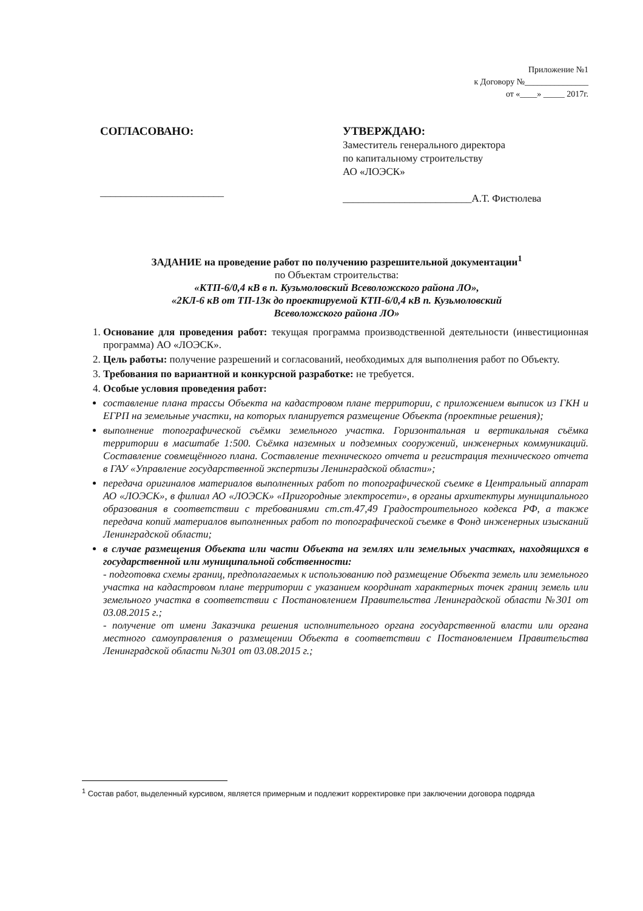Приложение №1
к Договору №_______________
от «____» _____ 2017г.
СОГЛАСОВАНО:
________________________
УТВЕРЖДАЮ:
Заместитель генерального директора
по капитальному строительству
АО «ЛОЭСК»
_________________________А.Т. Фистюлева
ЗАДАНИЕ на проведение работ по получению разрешительной документации<sup>1</sup>
по Объектам строительства:
«КТП-6/0,4 кВ в п. Кузьмоловский Всеволожского района ЛО»,
«2КЛ-6 кВ от ТП-13к до проектируемой КТП-6/0,4 кВ п. Кузьмоловский
Всеволожского района ЛО»
1. Основание для проведения работ: текущая программа производственной деятельности (инвестиционная программа) АО «ЛОЭСК».
2. Цель работы: получение разрешений и согласований, необходимых для выполнения работ по Объекту.
3. Требования по вариантной и конкурсной разработке: не требуется.
4. Особые условия проведения работ:
составление плана трассы Объекта на кадастровом плане территории, с приложением выписок из ГКН и ЕГРП на земельные участки, на которых планируется размещение Объекта (проектные решения);
выполнение топографической съёмки земельного участка. Горизонтальная и вертикальная съёмка территории в масштабе 1:500. Съёмка наземных и подземных сооружений, инженерных коммуникаций. Составление совмещённого плана. Составление технического отчета и регистрация технического отчета в ГАУ «Управление государственной экспертизы Ленинградской области»;
передача оригиналов материалов выполненных работ по топографической съемке в Центральный аппарат АО «ЛОЭСК», в филиал АО «ЛОЭСК» «Пригородные электросети», в органы архитектуры муниципального образования в соответствии с требованиями ст.ст.47,49 Градостроительного кодекса РФ, а также передача копий материалов выполненных работ по топографической съемке в Фонд инженерных изысканий Ленинградской области;
в случае размещения Объекта или части Объекта на землях или земельных участках, находящихся в государственной или муниципальной собственности:
- подготовка схемы границ, предполагаемых к использованию под размещение Объекта земель или земельного участка на кадастровом плане территории с указанием координат характерных точек границ земель или земельного участка в соответствии с Постановлением Правительства Ленинградской области №301 от 03.08.2015 г.;
- получение от имени Заказчика решения исполнительного органа государственной власти или органа местного самоуправления о размещении Объекта в соответствии с Постановлением Правительства Ленинградской области №301 от 03.08.2015 г.;
<sup>1</sup> Состав работ, выделенный курсивом, является примерным и подлежит корректировке при заключении договора подряда